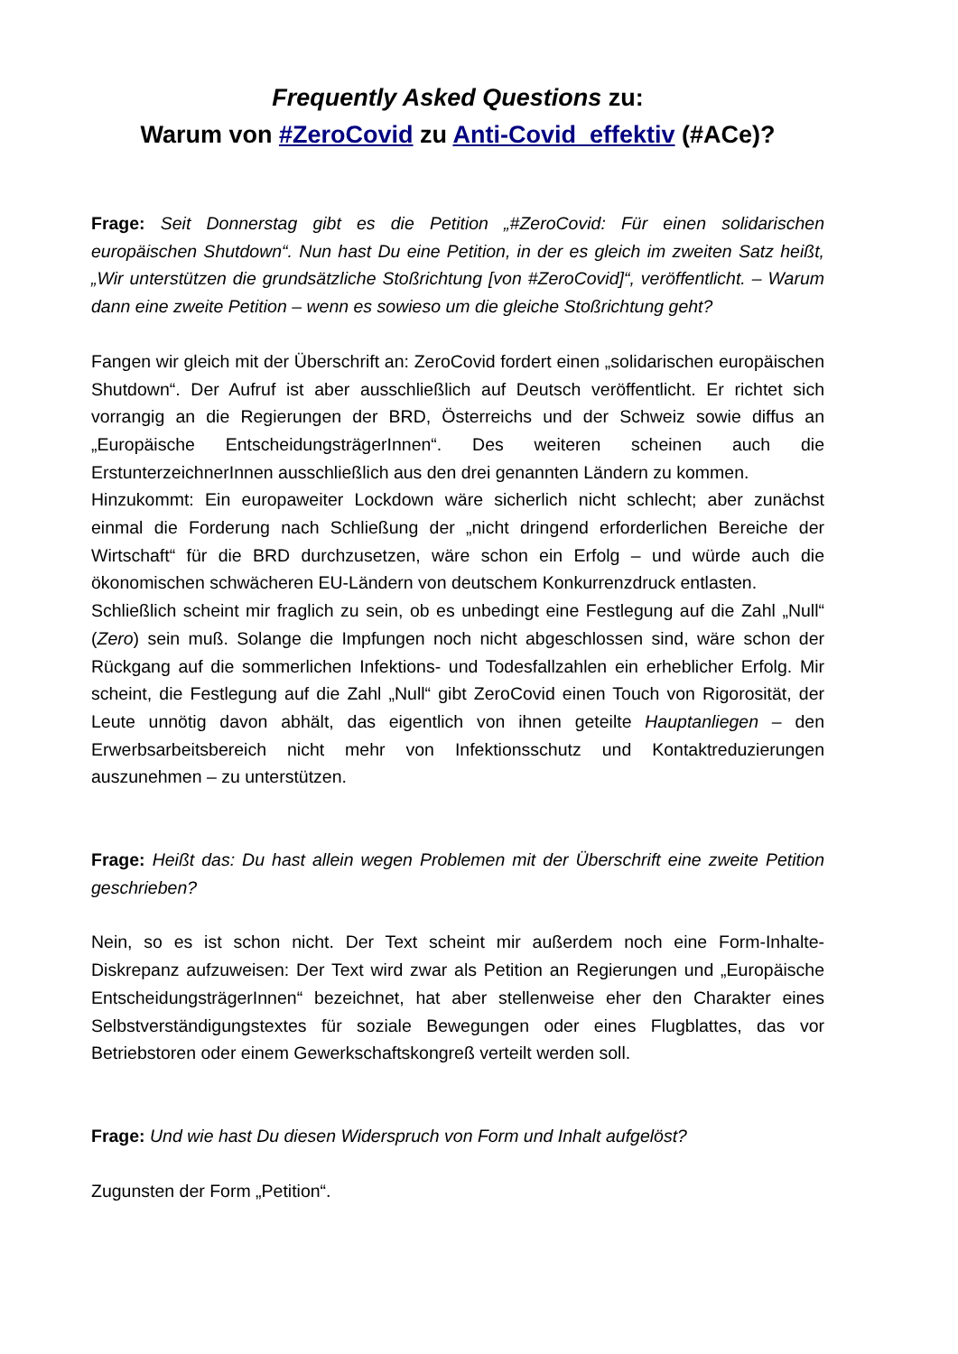Frequently Asked Questions zu:
Warum von #ZeroCovid zu Anti-Covid_effektiv (#ACe)?
Frage: Seit Donnerstag gibt es die Petition „#ZeroCovid: Für einen solidarischen europäischen Shutdown“. Nun hast Du eine Petition, in der es gleich im zweiten Satz heißt, „Wir unterstützen die grundsätzliche Stoßrichtung [von #ZeroCovid]“, veröffentlicht. – Warum dann eine zweite Petition – wenn es sowieso um die gleiche Stoßrichtung geht?
Fangen wir gleich mit der Überschrift an: ZeroCovid fordert einen „solidarischen europäischen Shutdown“. Der Aufruf ist aber ausschließlich auf Deutsch veröffentlicht. Er richtet sich vorrangig an die Regierungen der BRD, Österreichs und der Schweiz sowie diffus an „Europäische EntscheidungsträgerInnen“. Des weiteren scheinen auch die ErstunterzeichnerInnen ausschließlich aus den drei genannten Ländern zu kommen.
Hinzukommt: Ein europaweiter Lockdown wäre sicherlich nicht schlecht; aber zunächst einmal die Forderung nach Schließung der „nicht dringend erforderlichen Bereiche der Wirtschaft“ für die BRD durchzusetzen, wäre schon ein Erfolg – und würde auch die ökonomischen schwächeren EU-Ländern von deutschem Konkurrenzdruck entlasten.
Schließlich scheint mir fraglich zu sein, ob es unbedingt eine Festlegung auf die Zahl „Null“ (Zero) sein muß. Solange die Impfungen noch nicht abgeschlossen sind, wäre schon der Rückgang auf die sommerlichen Infektions- und Todesfallzahlen ein erheblicher Erfolg. Mir scheint, die Festlegung auf die Zahl „Null“ gibt ZeroCovid einen Touch von Rigorosität, der Leute unnötig davon abhält, das eigentlich von ihnen geteilte Hauptanliegen – den Erwerbsarbeitsbereich nicht mehr von Infektionsschutz und Kontaktreduzierungen auszunehmen – zu unterstützen.
Frage: Heißt das: Du hast allein wegen Problemen mit der Überschrift eine zweite Petition geschrieben?
Nein, so es ist schon nicht. Der Text scheint mir außerdem noch eine Form-Inhalte-Diskrepanz aufzuweisen: Der Text wird zwar als Petition an Regierungen und „Europäische EntscheidungsträgerInnen“ bezeichnet, hat aber stellenweise eher den Charakter eines Selbstverständigungstextes für soziale Bewegungen oder eines Flugblattes, das vor Betriebstoren oder einem Gewerkschaftskongreß verteilt werden soll.
Frage: Und wie hast Du diesen Widerspruch von Form und Inhalt aufgelöst?
Zugunsten der Form „Petition“.